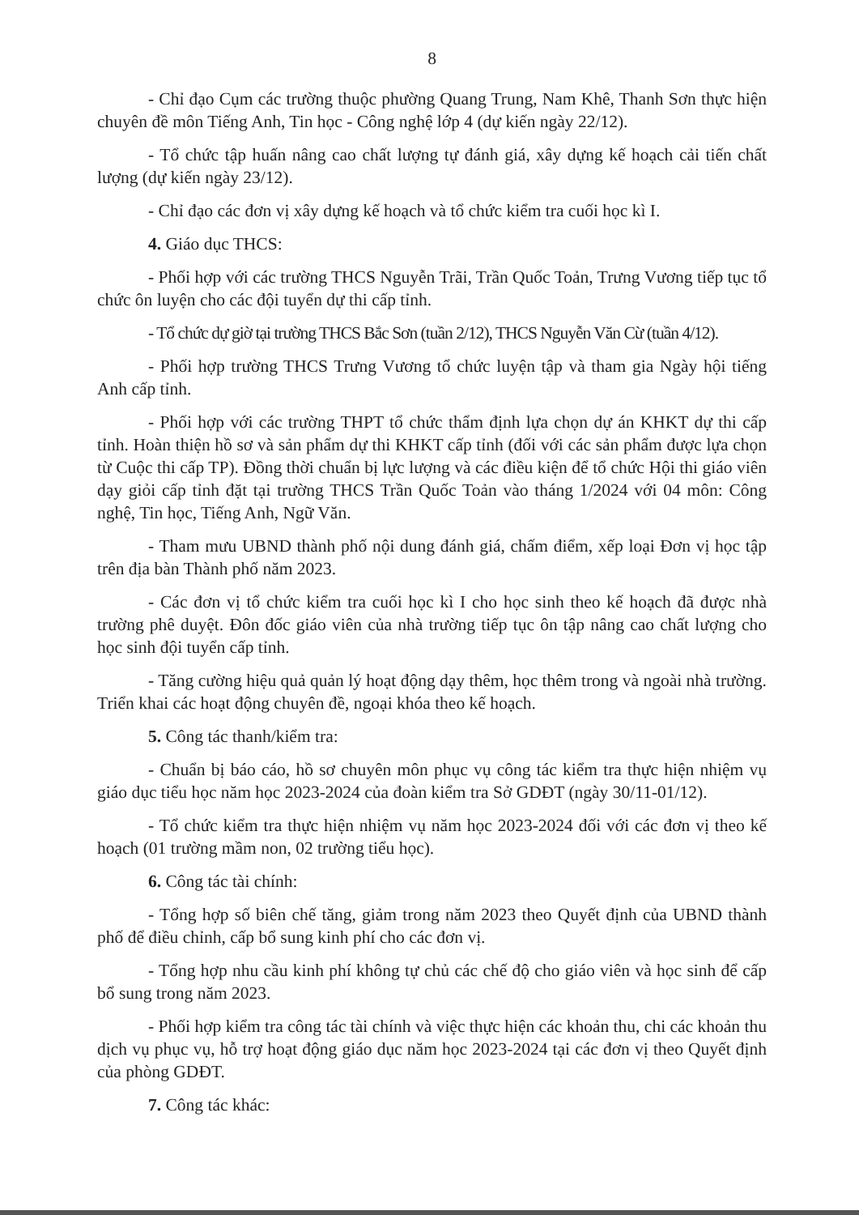8
- Chỉ đạo Cụm các trường thuộc phường Quang Trung, Nam Khê, Thanh Sơn thực hiện chuyên đề môn Tiếng Anh, Tin học - Công nghệ lớp 4 (dự kiến ngày 22/12).
- Tổ chức tập huấn nâng cao chất lượng tự đánh giá, xây dựng kế hoạch cải tiến chất lượng (dự kiến ngày 23/12).
- Chỉ đạo các đơn vị xây dựng kế hoạch và tổ chức kiểm tra cuối học kì I.
4. Giáo dục THCS:
- Phối hợp với các trường THCS Nguyễn Trãi, Trần Quốc Toản, Trưng Vương tiếp tục tổ chức ôn luyện cho các đội tuyển dự thi cấp tỉnh.
- Tổ chức dự giờ tại trường THCS Bắc Sơn (tuần 2/12), THCS Nguyễn Văn Cừ (tuần 4/12).
- Phối hợp trường THCS Trưng Vương tổ chức luyện tập và tham gia Ngày hội tiếng Anh cấp tỉnh.
- Phối hợp với các trường THPT tổ chức thẩm định lựa chọn dự án KHKT dự thi cấp tỉnh. Hoàn thiện hồ sơ và sản phẩm dự thi KHKT cấp tỉnh (đối với các sản phẩm được lựa chọn từ Cuộc thi cấp TP). Đồng thời chuẩn bị lực lượng và các điều kiện để tổ chức Hội thi giáo viên dạy giỏi cấp tỉnh đặt tại trường THCS Trần Quốc Toản vào tháng 1/2024 với 04 môn: Công nghệ, Tin học, Tiếng Anh, Ngữ Văn.
- Tham mưu UBND thành phố nội dung đánh giá, chấm điểm, xếp loại Đơn vị học tập trên địa bàn Thành phố năm 2023.
- Các đơn vị tổ chức kiểm tra cuối học kì I cho học sinh theo kế hoạch đã được nhà trường phê duyệt. Đôn đốc giáo viên của nhà trường tiếp tục ôn tập nâng cao chất lượng cho học sinh đội tuyển cấp tỉnh.
- Tăng cường hiệu quả quản lý hoạt động dạy thêm, học thêm trong và ngoài nhà trường. Triển khai các hoạt động chuyên đề, ngoại khóa theo kế hoạch.
5. Công tác thanh/kiểm tra:
- Chuẩn bị báo cáo, hồ sơ chuyên môn phục vụ công tác kiểm tra thực hiện nhiệm vụ giáo dục tiểu học năm học 2023-2024 của đoàn kiểm tra Sở GDĐT (ngày 30/11-01/12).
- Tổ chức kiểm tra thực hiện nhiệm vụ năm học 2023-2024 đối với các đơn vị theo kế hoạch (01 trường mầm non, 02 trường tiểu học).
6. Công tác tài chính:
- Tổng hợp số biên chế tăng, giảm trong năm 2023 theo Quyết định của UBND thành phố để điều chỉnh, cấp bổ sung kinh phí cho các đơn vị.
- Tổng hợp nhu cầu kinh phí không tự chủ các chế độ cho giáo viên và học sinh để cấp bổ sung trong năm 2023.
- Phối hợp kiểm tra công tác tài chính và việc thực hiện các khoản thu, chi các khoản thu dịch vụ phục vụ, hỗ trợ hoạt động giáo dục năm học 2023-2024 tại các đơn vị theo Quyết định của phòng GDĐT.
7. Công tác khác: